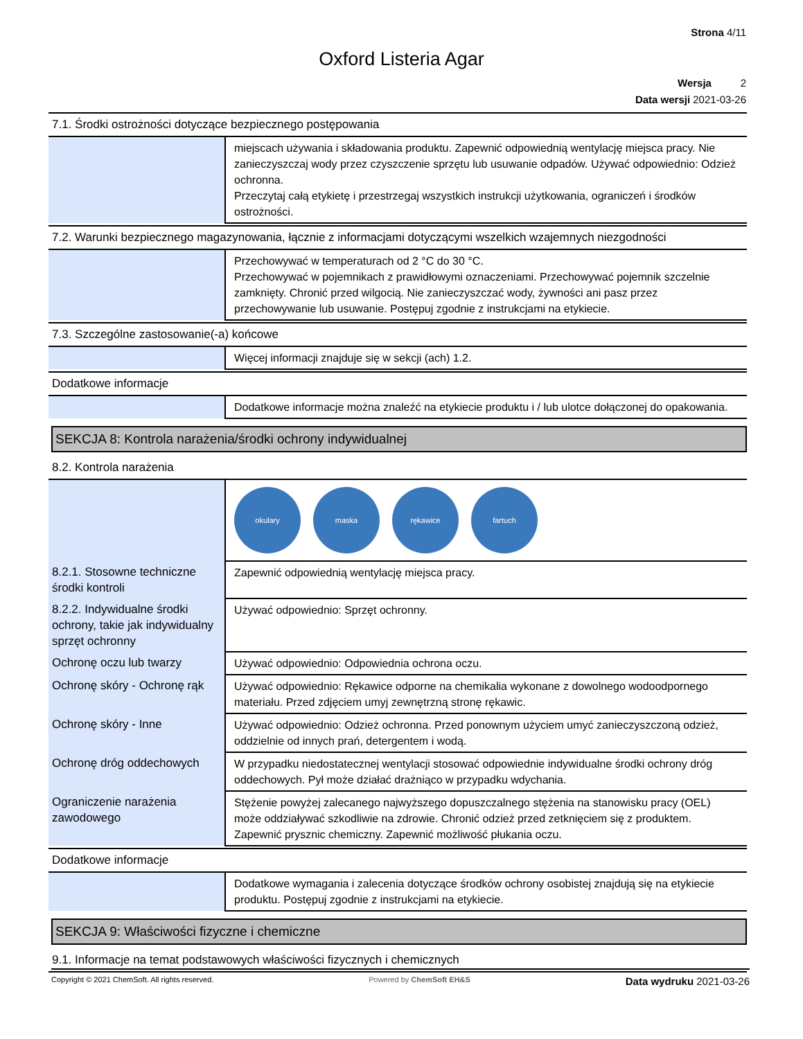Strona 4/11
Oxford Listeria Agar
Wersja 2
Data wersji 2021-03-26
7.1. Środki ostrożności dotyczące bezpiecznego postępowania
| | miejscach używania i składowania produktu. Zapewnić odpowiednią wentylację miejsca pracy. Nie zanieczyszczaj wody przez czyszczenie sprzętu lub usuwanie odpadów. Używać odpowiednio: Odzież ochronna. Przeczytaj całą etykietę i przestrzegaj wszystkich instrukcji użytkowania, ograniczeń i środków ostrożności. |
7.2. Warunki bezpiecznego magazynowania, łącznie z informacjami dotyczącymi wszelkich wzajemnych niezgodności
| | Przechowywać w temperaturach od 2 °C do 30 °C. Przechowywać w pojemnikach z prawidłowymi oznaczeniami. Przechowywać pojemnik szczelnie zamknięty. Chronić przed wilgocią. Nie zanieczyszczać wody, żywności ani pasz przez przechowywanie lub usuwanie. Postępuj zgodnie z instrukcjami na etykiecie. |
7.3. Szczególne zastosowanie(-a) końcowe
| | Więcej informacji znajduje się w sekcji (ach) 1.2. |
Dodatkowe informacje
| | Dodatkowe informacje można znaleźć na etykiecie produktu i / lub ulotce dołączonej do opakowania. |
SEKCJA 8: Kontrola narażenia/środki ochrony indywidualnej
8.2. Kontrola narażenia
| | okulary maska rękawice fartuch |
| 8.2.1. Stosowne techniczne środki kontroli | Zapewnić odpowiednią wentylację miejsca pracy. |
| 8.2.2. Indywidualne środki ochrony, takie jak indywidualny sprzęt ochronny | Używać odpowiednio: Sprzęt ochronny. |
| Ochronę oczu lub twarzy | Używać odpowiednio: Odpowiednia ochrona oczu. |
| Ochronę skóry - Ochronę rąk | Używać odpowiednio: Rękawice odporne na chemikalia wykonane z dowolnego wodoodpornego materiału. Przed zdjęciem umyj zewnętrzną stronę rękawic. |
| Ochronę skóry - Inne | Używać odpowiednio: Odzież ochronna. Przed ponownym użyciem umyć zanieczyszczoną odzież, oddzielnie od innych prań, detergentem i wodą. |
| Ochronę dróg oddechowych | W przypadku niedostatecznej wentylacji stosować odpowiednie indywidualne środki ochrony dróg oddechowych. Pył może działać drażniąco w przypadku wdychania. |
| Ograniczenie narażenia zawodowego | Stężenie powyżej zalecanego najwyższego dopuszczalnego stężenia na stanowisku pracy (OEL) może oddziaływać szkodliwie na zdrowie. Chronić odzież przed zetknięciem się z produktem. Zapewnić prysznic chemiczny. Zapewnić możliwość płukania oczu. |
Dodatkowe informacje
| | Dodatkowe wymagania i zalecenia dotyczące środków ochrony osobistej znajdują się na etykiecie produktu. Postępuj zgodnie z instrukcjami na etykiecie. |
SEKCJA 9: Właściwości fizyczne i chemiczne
9.1. Informacje na temat podstawowych właściwości fizycznych i chemicznych
Copyright © 2021 ChemSoft. All rights reserved. Powered by ChemSoft EH&S Data wydruku 2021-03-26